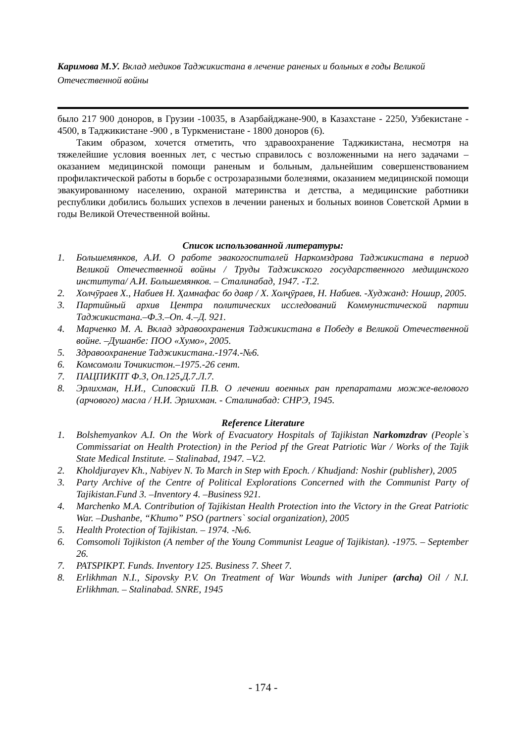Каримова М.У. Вклад медиков Таджикистана в лечение раненых и больных в годы Великой Отечественной войны
было 217 900 доноров, в Грузии -10035, в Азарбайджане-900, в Казахстане - 2250, Узбекистане - 4500, в Таджикистане -900 , в Туркменистане - 1800 доноров (6).
Таким образом, хочется отметить, что здравоохранение Таджикистана, несмотря на тяжелейшие условия военных лет, с честью справилось с возложенными на него задачами – оказанием медицинской помощи раненым и больным, дальнейшим совершенствованием профилактической работы в борьбе с острозаразными болезнями, оказанием медицинской помощи эвакуированному населению, охраной материнства и детства, а медицинские работники республики добились больших успехов в лечении раненых и больных воинов Советской Армии в годы Великой Отечественной войны.
Список использованной литературы:
1. Большемянков, А.И. О работе эвакогоспиталей Наркомздрава Таджикистана в период Великой Отечественной войны / Труды Таджикского государственного медицинского института/ А.И. Большемянков. – Сталинабад, 1947. -Т.2.
2. Холчӯраев Х., Набиев Н. Ҳамнафас бо давр / Х. Холҷӯраев, Н. Набиев. -Худжанд: Ношир, 2005.
3. Партийный архив Центра политических исследований Коммунистической партии Таджикистана.–Ф.3.–Оп. 4.–Д. 921.
4. Марченко М. А. Вклад здравоохранения Таджикистана в Победу в Великой Отечественной войне. –Душанбе: ПОО «Хумо», 2005.
5. Здравоохранение Таджикистана.-1974.-№6.
6. Комсомоли Точикистон.–1975.-26 сент.
7. ПАЦПИКПТ Ф.3, Оп.125,Д.7.Л.7.
8. Эрлихман, Н.И., Сиповский П.В. О лечении военных ран препаратами можже-велового (арчового) масла / Н.И. Эрлихман. - Сталинабад: СНРЭ, 1945.
Reference Literature
1. Bolshemyankov A.I. On the Work of Evacuatory Hospitals of Tajikistan Narkomzdrav (People`s Commissariat on Health Protection) in the Period pf the Great Patriotic War / Works of the Tajik State Medical Institute. – Stalinabad, 1947. –V.2.
2. Kholdjurayev Kh., Nabiyev N. To March in Step with Epoch. / Khudjand: Noshir (publisher), 2005
3. Party Archive of the Centre of Political Explorations Concerned with the Communist Party of Tajikistan.Fund 3. –Inventory 4. –Business 921.
4. Marchenko M.A. Contribution of Tajikistan Health Protection into the Victory in the Great Patriotic War. –Dushanbe, “Khumo” PSO (partners` social organization), 2005
5. Health Protection of Tajikistan. – 1974. -№6.
6. Comsomoli Tojikiston (A nember of the Young Communist League of Tajikistan). -1975. – September 26.
7. PATSPIKPT. Funds. Inventory 125. Business 7. Sheet 7.
8. Erlikhman N.I., Sipovsky P.V. On Treatment of War Wounds with Juniper (archa) Oil / N.I. Erlikhman. – Stalinabad. SNRE, 1945
- 174 -